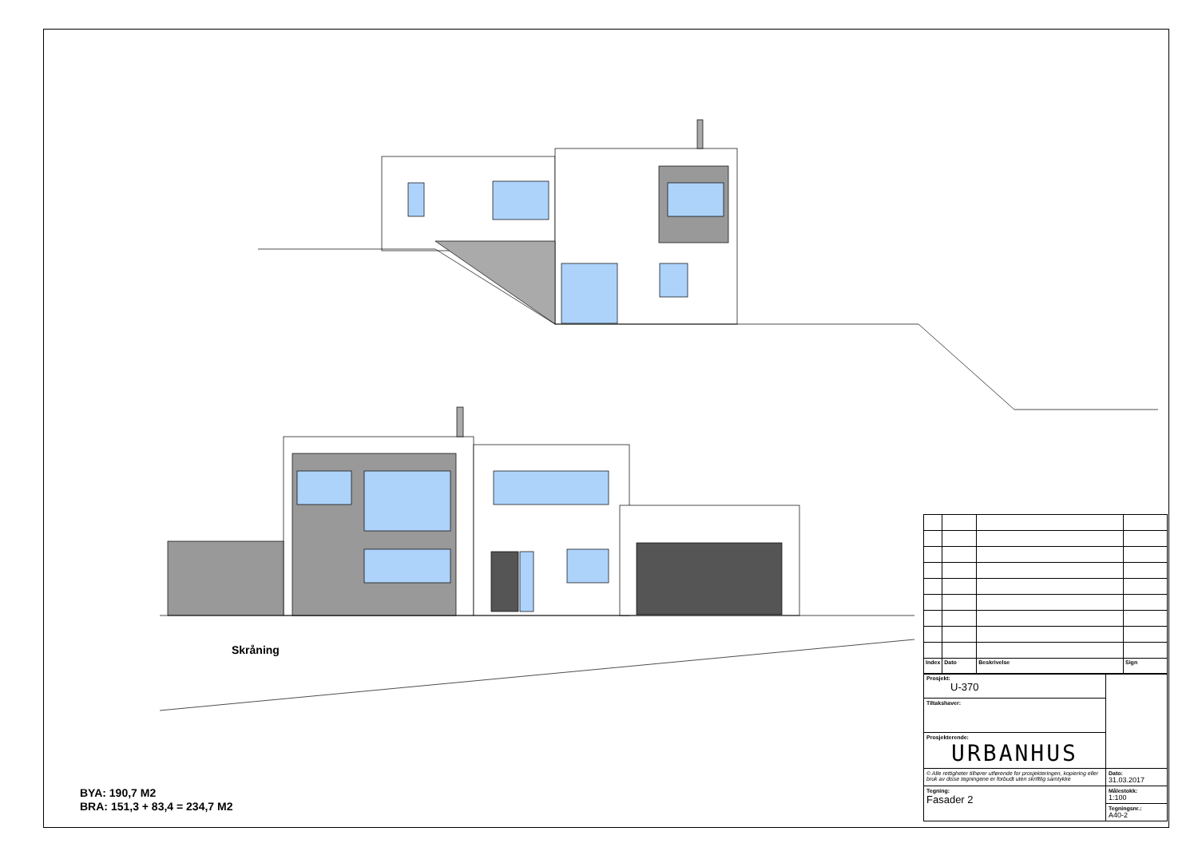Skråning
BYA: 190,7 M2
BRA: 151,3 + 83,4 = 234,7 M2
| Index | Dato | Beskrivelse | Sign |
| Prosjekt: U-370 | |
| Tiltakshaver: | |
| Prosjekterende: URBANHUS | |
| © Alle rettigheter tilhører utførende for prosjekteringen, kopiering eller bruk av disse tegningene er forbudt uten skriftlig samtykke | Dato: 31.03.2017 |
| Tegning: Fasader 2 | Målestokk: 1:100 |
| | Tegningsnr.: A40-2 |